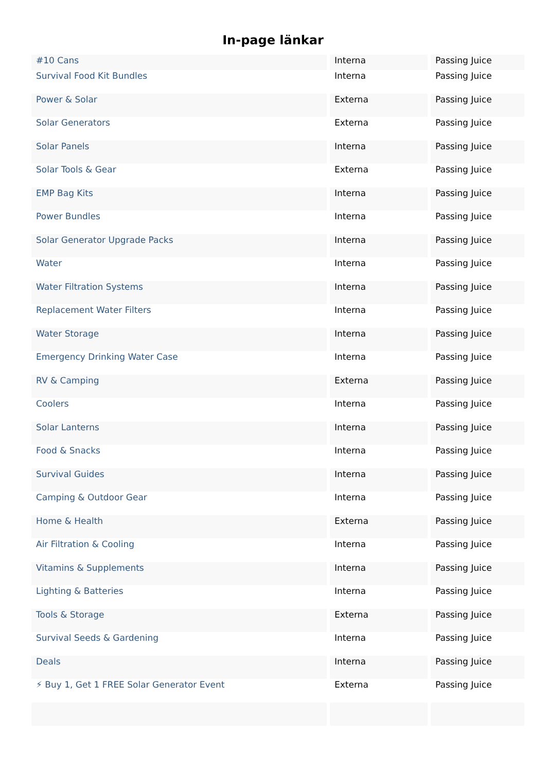In-page länkar
| #10 Cans | Interna | Passing Juice |
| Survival Food Kit Bundles | Interna | Passing Juice |
| Power & Solar | Externa | Passing Juice |
| Solar Generators | Externa | Passing Juice |
| Solar Panels | Interna | Passing Juice |
| Solar Tools & Gear | Externa | Passing Juice |
| EMP Bag Kits | Interna | Passing Juice |
| Power Bundles | Interna | Passing Juice |
| Solar Generator Upgrade Packs | Interna | Passing Juice |
| Water | Interna | Passing Juice |
| Water Filtration Systems | Interna | Passing Juice |
| Replacement Water Filters | Interna | Passing Juice |
| Water Storage | Interna | Passing Juice |
| Emergency Drinking Water Case | Interna | Passing Juice |
| RV & Camping | Externa | Passing Juice |
| Coolers | Interna | Passing Juice |
| Solar Lanterns | Interna | Passing Juice |
| Food & Snacks | Interna | Passing Juice |
| Survival Guides | Interna | Passing Juice |
| Camping & Outdoor Gear | Interna | Passing Juice |
| Home & Health | Externa | Passing Juice |
| Air Filtration & Cooling | Interna | Passing Juice |
| Vitamins & Supplements | Interna | Passing Juice |
| Lighting & Batteries | Interna | Passing Juice |
| Tools & Storage | Externa | Passing Juice |
| Survival Seeds & Gardening | Interna | Passing Juice |
| Deals | Interna | Passing Juice |
| ⚡ Buy 1, Get 1 FREE Solar Generator Event | Externa | Passing Juice |